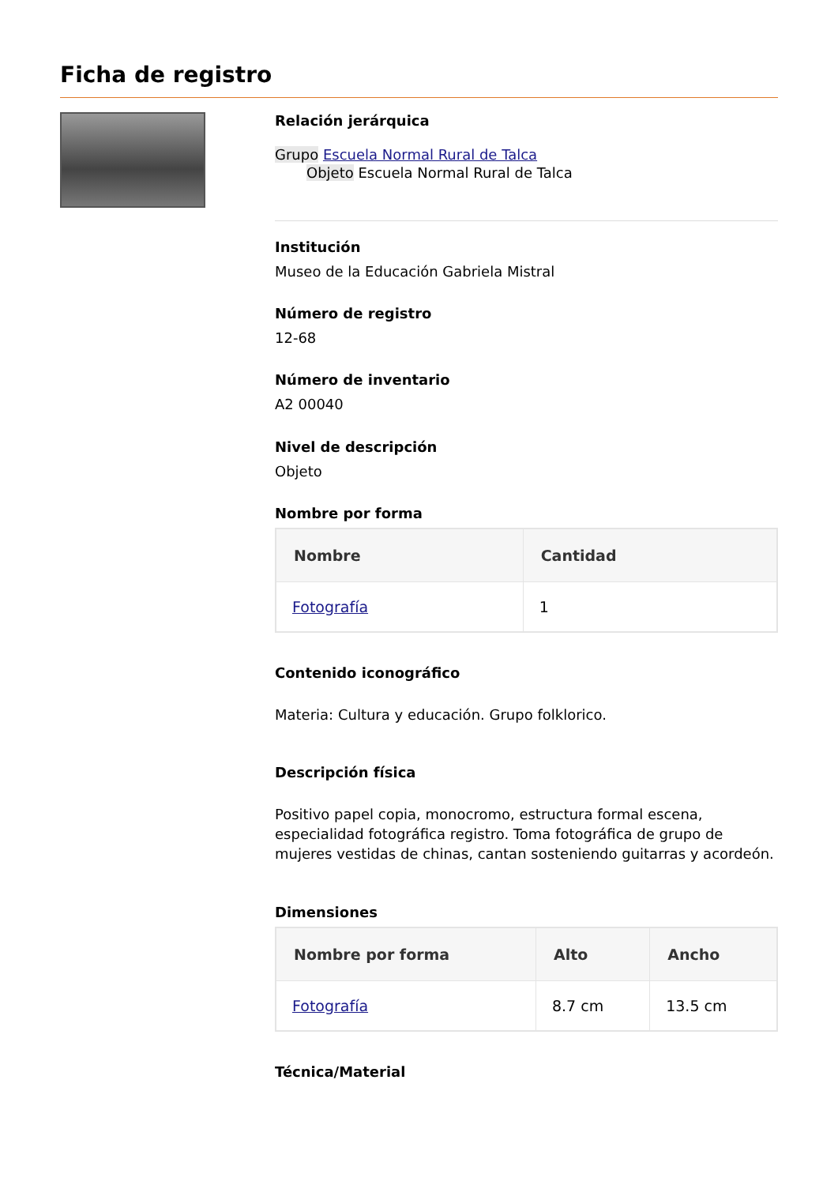Ficha de registro
Relación jerárquica
Grupo Escuela Normal Rural de Talca
Objeto Escuela Normal Rural de Talca
Institución
Museo de la Educación Gabriela Mistral
Número de registro
12-68
Número de inventario
A2 00040
Nivel de descripción
Objeto
Nombre por forma
| Nombre | Cantidad |
| --- | --- |
| Fotografía | 1 |
Contenido iconográfico
Materia: Cultura y educación. Grupo folklorico.
Descripción física
Positivo papel copia, monocromo, estructura formal escena, especialidad fotográfica registro. Toma fotográfica de grupo de mujeres vestidas de chinas, cantan sosteniendo guitarras y acordeón.
Dimensiones
| Nombre por forma | Alto | Ancho |
| --- | --- | --- |
| Fotografía | 8.7 cm | 13.5 cm |
Técnica/Material